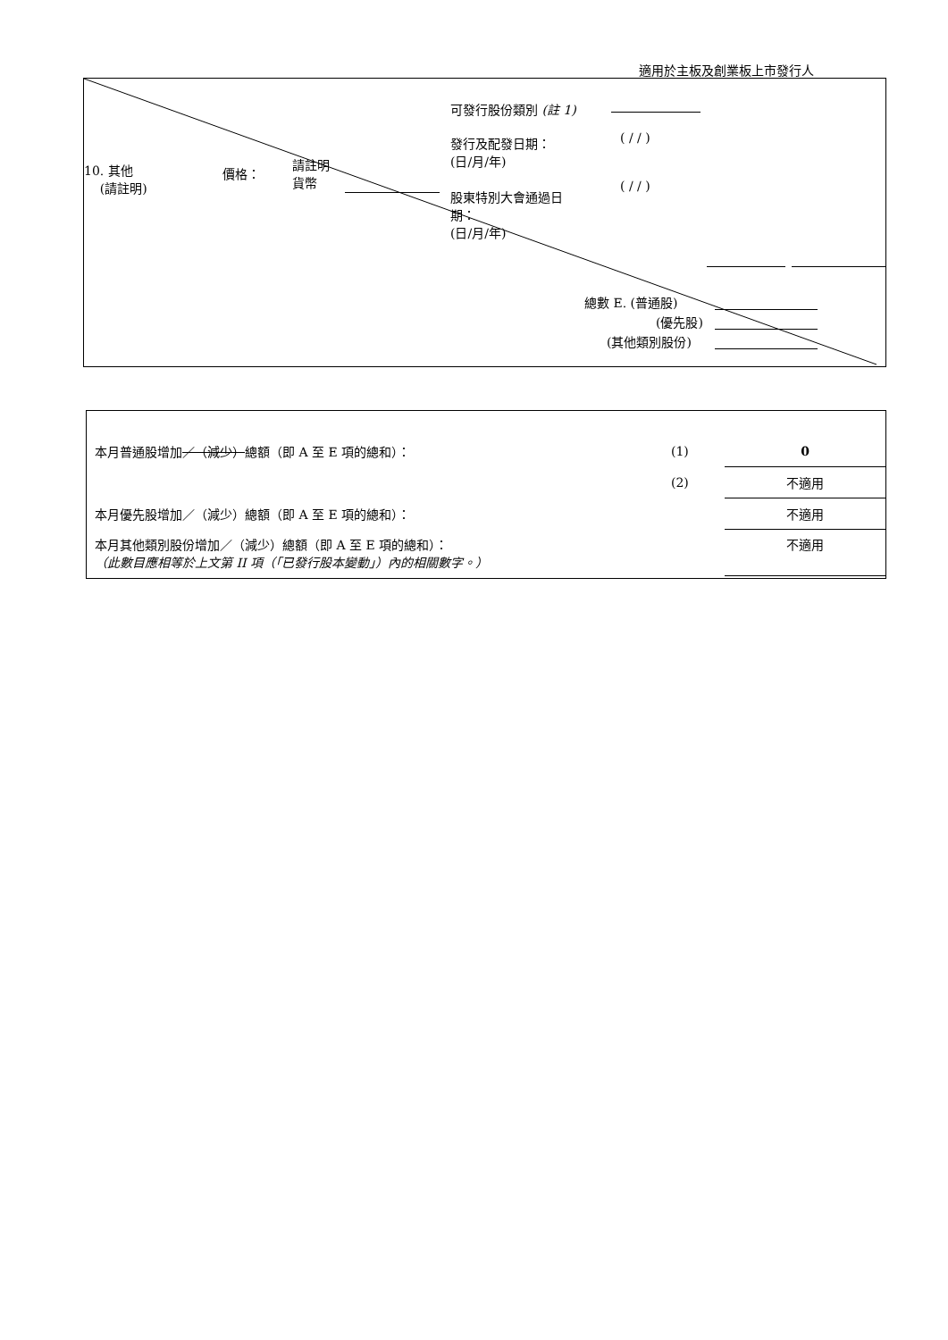適用於主板及創業板上市發行人
可發行股份類別 (註 1)
發行及配發日期：
(日/月/年)
( / / )
10. 其他
(請註明)
價格：
請註明
貨幣
股東特別大會通過日
期：
(日/月/年)
( / / )
總數 E. (普通股)
(優先股)
(其他類別股份)
| 本月普通股增加 ／（減少） 總額（即 A 至 E 項的總和）： | (1) | 0 |
| | (2) | 不適用 |
| 本月優先股增加／（減少）總額（即 A 至 E 項的總和）： | | 不適用 |
| 本月其他類別股份增加／（減少）總額（即 A 至 E 項的總和）： （此數目應相等於上文第 II 項（「已發行股本變動」）內的相關數字。） | | 不適用 |